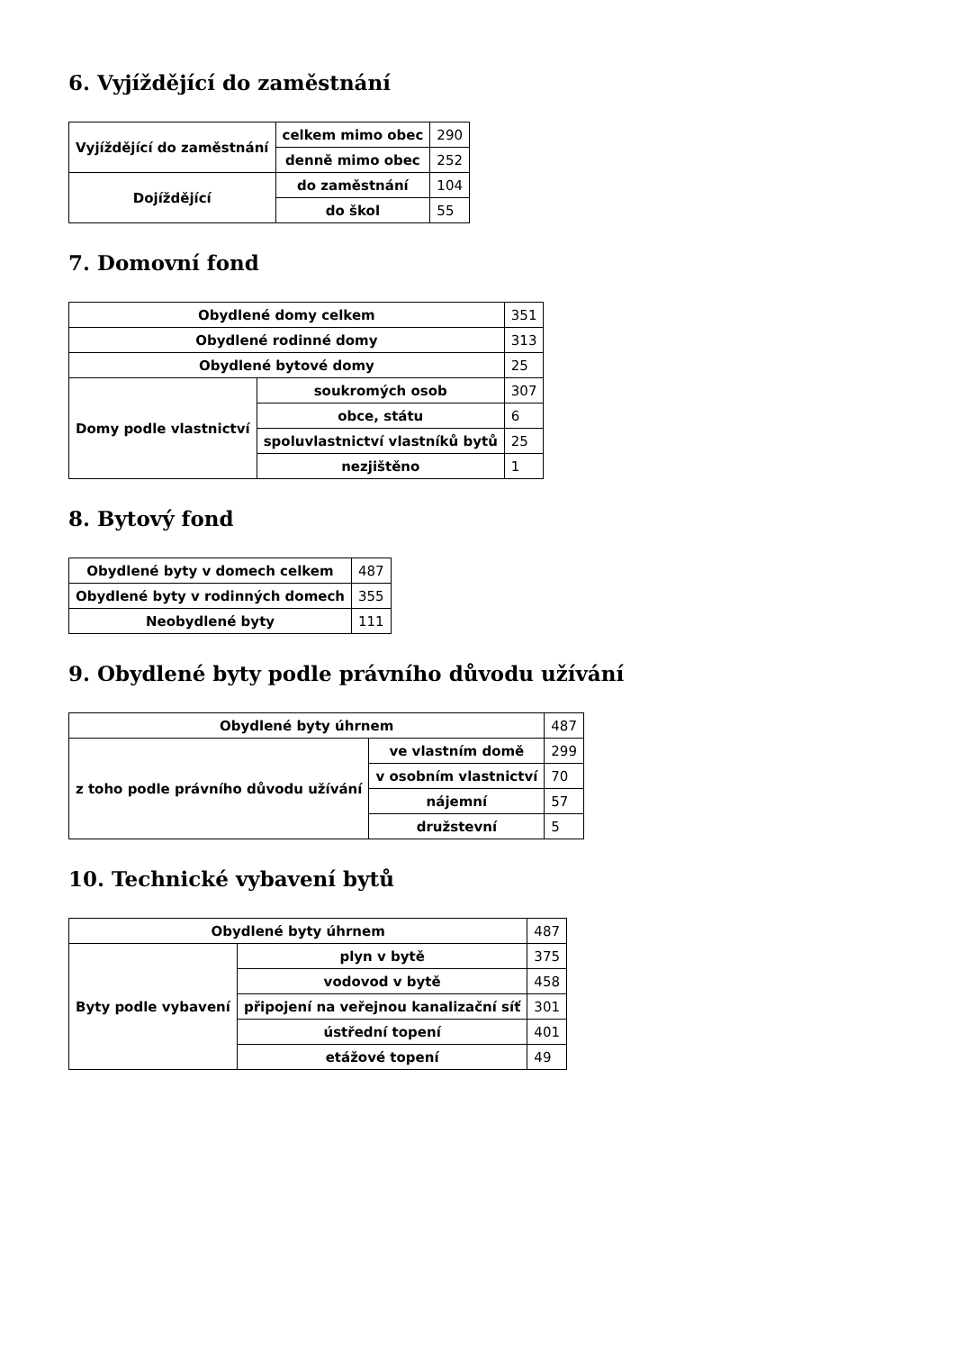6. Vyjíždějící do zaměstnání
| Vyjíždějící do zaměstnání | celkem mimo obec | 290 |
| | denně mimo obec | 252 |
| Dojíždějící | do zaměstnání | 104 |
| | do škol | 55 |
7. Domovní fond
| Obydlené domy celkem | | 351 |
| Obydlené rodinné domy | | 313 |
| Obydlené bytové domy | | 25 |
| Domy podle vlastnictví | soukromých osob | 307 |
| | obce, státu | 6 |
| | spoluvlastnictví vlastníků bytů | 25 |
| | nezjištěno | 1 |
8. Bytový fond
| Obydlené byty v domech celkem | 487 |
| Obydlené byty v rodinných domech | 355 |
| Neobydlené byty | 111 |
9. Obydlené byty podle právního důvodu užívání
| Obydlené byty úhrnem | | 487 |
| z toho podle právního důvodu užívání | ve vlastním domě | 299 |
| | v osobním vlastnictví | 70 |
| | nájemní | 57 |
| | družstevní | 5 |
10. Technické vybavení bytů
| Obydlené byty úhrnem | | 487 |
| Byty podle vybavení | plyn v bytě | 375 |
| | vodovod v bytě | 458 |
| | připojení na veřejnou kanalizační síť | 301 |
| | ústřední topení | 401 |
| | etážové topení | 49 |